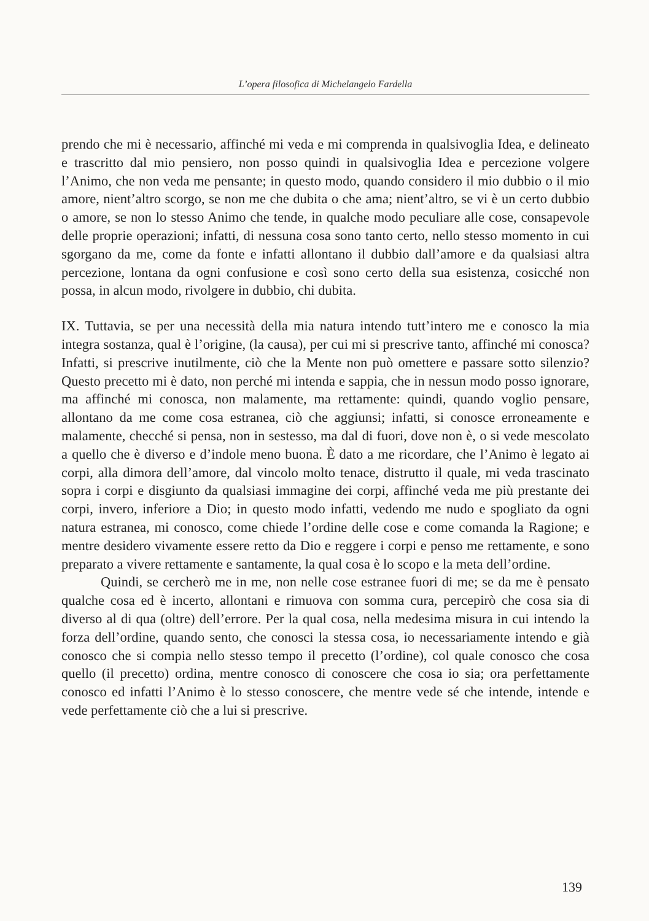L’opera filosofica di Michelangelo Fardella
prendo che mi è necessario, affinché mi veda e mi comprenda in qualsivoglia Idea, e delineato e trascritto dal mio pensiero, non posso quindi in qualsivoglia Idea e percezione volgere l’Animo, che non veda me pensante; in questo modo, quando considero il mio dubbio o il mio amore, nient’altro scorgo, se non me che dubita o che ama; nient’altro, se vi è un certo dubbio o amore, se non lo stesso Animo che tende, in qualche modo peculiare alle cose, consapevole delle proprie operazioni; infatti, di nessuna cosa sono tanto certo, nello stesso momento in cui sgorgano da me, come da fonte e infatti allontano il dubbio dall’amore e da qualsiasi altra percezione, lontana da ogni confusione e così sono certo della sua esistenza, cosicché non possa, in alcun modo, rivolgere in dubbio, chi dubita.
IX. Tuttavia, se per una necessità della mia natura intendo tutt’intero me e conosco la mia integra sostanza, qual è l’origine, (la causa), per cui mi si prescrive tanto, affinché mi conosca? Infatti, si prescrive inutilmente, ciò che la Mente non può omettere e passare sotto silenzio? Questo precetto mi è dato, non perché mi intenda e sappia, che in nessun modo posso ignorare, ma affinché mi conosca, non malamente, ma rettamente: quindi, quando voglio pensare, allontano da me come cosa estranea, ciò che aggiunsi; infatti, si conosce erroneamente e malamente, checché si pensa, non in sestesso, ma dal di fuori, dove non è, o si vede mescolato a quello che è diverso e d’indole meno buona. È dato a me ricordare, che l’Animo è legato ai corpi, alla dimora dell’amore, dal vincolo molto tenace, distrutto il quale, mi veda trascinato sopra i corpi e disgiunto da qualsiasi immagine dei corpi, affinché veda me più prestante dei corpi, invero, inferiore a Dio; in questo modo infatti, vedendo me nudo e spogliato da ogni natura estranea, mi conosco, come chiede l’ordine delle cose e come comanda la Ragione; e mentre desidero vivamente essere retto da Dio e reggere i corpi e penso me rettamente, e sono preparato a vivere rettamente e santamente, la qual cosa è lo scopo e la meta dell’ordine.
Quindi, se cercherò me in me, non nelle cose estranee fuori di me; se da me è pensato qualche cosa ed è incerto, allontani e rimuova con somma cura, percepirò che cosa sia di diverso al di qua (oltre) dell’errore. Per la qual cosa, nella medesima misura in cui intendo la forza dell’ordine, quando sento, che conosci la stessa cosa, io necessariamente intendo e già conosco che si compia nello stesso tempo il precetto (l’ordine), col quale conosco che cosa quello (il precetto) ordina, mentre conosco di conoscere che cosa io sia; ora perfettamente conosco ed infatti l’Animo è lo stesso conoscere, che mentre vede sé che intende, intende e vede perfettamente ciò che a lui si prescrive.
139